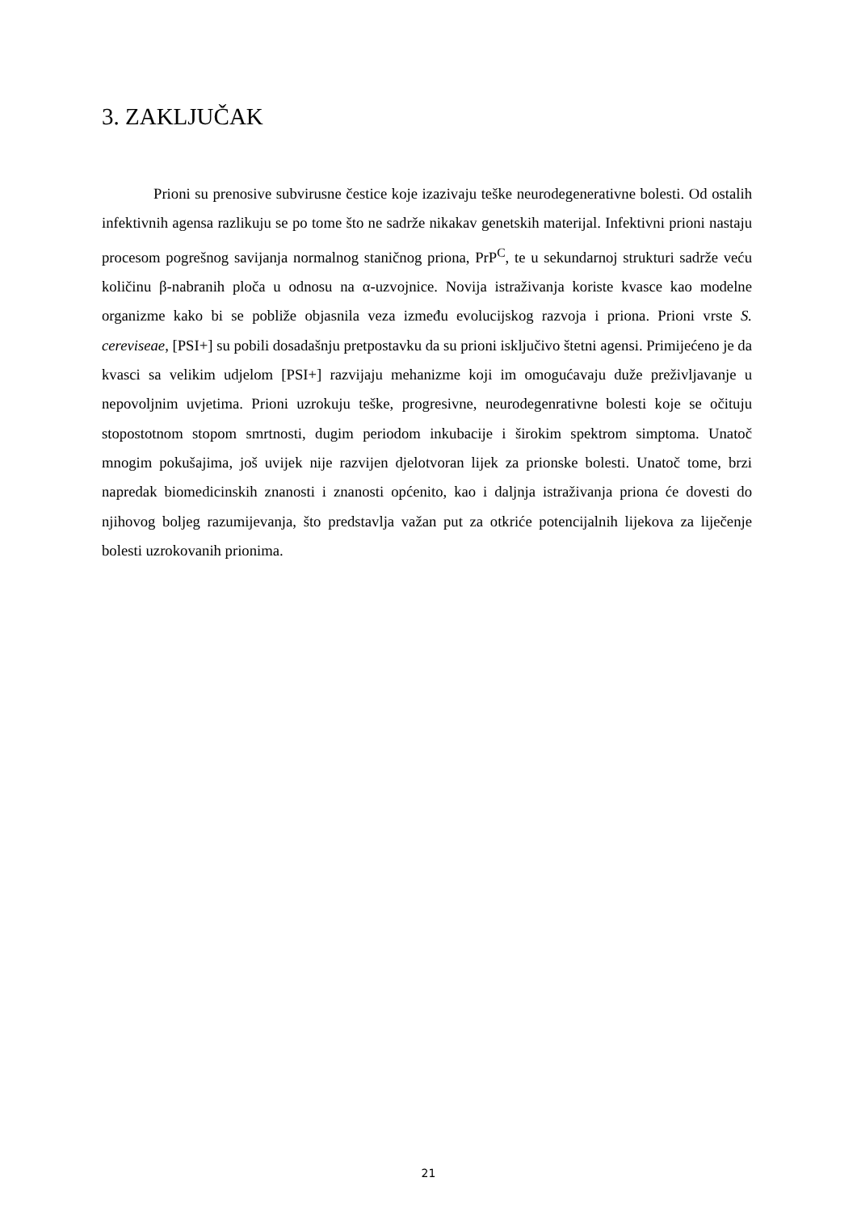3. ZAKLJUČAK
Prioni su prenosive subvirusne čestice koje izazivaju teške neurodegenerativne bolesti. Od ostalih infektivnih agensa razlikuju se po tome što ne sadrže nikakav genetskih materijal. Infektivni prioni nastaju procesom pogrešnog savijanja normalnog staničnog priona, PrP<sup>C</sup>, te u sekundarnoj strukturi sadrže veću količinu β-nabranih ploča u odnosu na α-uzvojnice. Novija istraživanja koriste kvasce kao modelne organizme kako bi se pobliže objasnila veza između evolucijskog razvoja i priona. Prioni vrste S. cereviseae, [PSI+] su pobili dosadašnju pretpostavku da su prioni isključivo štetni agensi. Primijećeno je da kvasci sa velikim udjelom [PSI+] razvijaju mehanizme koji im omogućavaju duže preživljavanje u nepovoljnim uvjetima. Prioni uzrokuju teške, progresivne, neurodegenrativne bolesti koje se očituju stopostotnom stopom smrtnosti, dugim periodom inkubacije i širokim spektrom simptoma. Unatoč mnogim pokušajima, još uvijek nije razvijen djelotvoran lijek za prionske bolesti. Unatoč tome, brzi napredak biomedicinskih znanosti i znanosti općenito, kao i daljnja istraživanja priona će dovesti do njihovog boljeg razumijevanja, što predstavlja važan put za otkriće potencijalnih lijekova za liječenje bolesti uzrokovanih prionima.
21